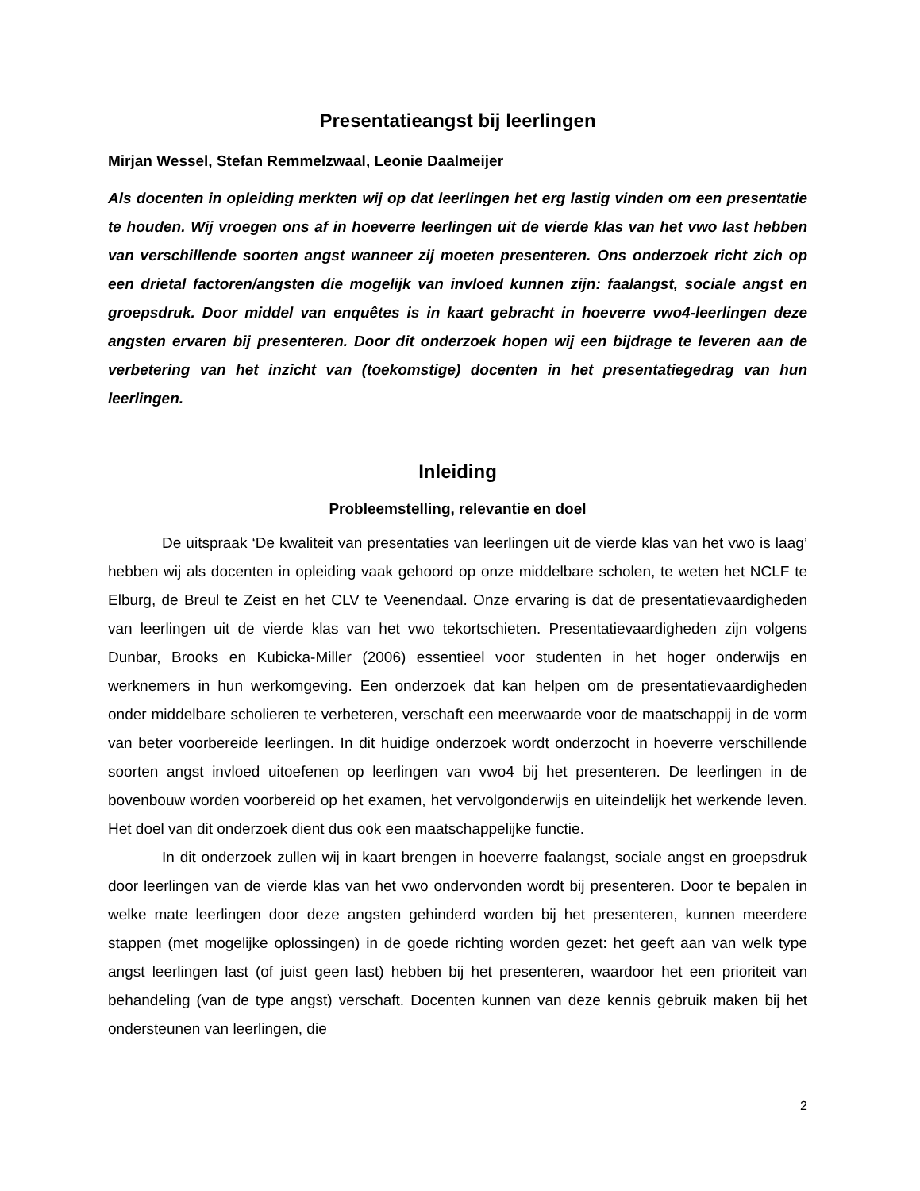Presentatieangst bij leerlingen
Mirjan Wessel, Stefan Remmelzwaal, Leonie Daalmeijer
Als docenten in opleiding merkten wij op dat leerlingen het erg lastig vinden om een presentatie te houden. Wij vroegen ons af in hoeverre leerlingen uit de vierde klas van het vwo last hebben van verschillende soorten angst wanneer zij moeten presenteren. Ons onderzoek richt zich op een drietal factoren/angsten die mogelijk van invloed kunnen zijn: faalangst, sociale angst en groepsdruk. Door middel van enquêtes is in kaart gebracht in hoeverre vwo4-leerlingen deze angsten ervaren bij presenteren. Door dit onderzoek hopen wij een bijdrage te leveren aan de verbetering van het inzicht van (toekomstige) docenten in het presentatiegedrag van hun leerlingen.
Inleiding
Probleemstelling, relevantie en doel
De uitspraak ‘De kwaliteit van presentaties van leerlingen uit de vierde klas van het vwo is laag’ hebben wij als docenten in opleiding vaak gehoord op onze middelbare scholen, te weten het NCLF te Elburg, de Breul te Zeist en het CLV te Veenendaal. Onze ervaring is dat de presentatievaardigheden van leerlingen uit de vierde klas van het vwo tekortschieten. Presentatievaardigheden zijn volgens Dunbar, Brooks en Kubicka-Miller (2006) essentieel voor studenten in het hoger onderwijs en werknemers in hun werkomgeving. Een onderzoek dat kan helpen om de presentatievaardigheden onder middelbare scholieren te verbeteren, verschaft een meerwaarde voor de maatschappij in de vorm van beter voorbereide leerlingen. In dit huidige onderzoek wordt onderzocht in hoeverre verschillende soorten angst invloed uitoefenen op leerlingen van vwo4 bij het presenteren. De leerlingen in de bovenbouw worden voorbereid op het examen, het vervolgonderwijs en uiteindelijk het werkende leven. Het doel van dit onderzoek dient dus ook een maatschappelijke functie.
In dit onderzoek zullen wij in kaart brengen in hoeverre faalangst, sociale angst en groepsdruk door leerlingen van de vierde klas van het vwo ondervonden wordt bij presenteren. Door te bepalen in welke mate leerlingen door deze angsten gehinderd worden bij het presenteren, kunnen meerdere stappen (met mogelijke oplossingen) in de goede richting worden gezet: het geeft aan van welk type angst leerlingen last (of juist geen last) hebben bij het presenteren, waardoor het een prioriteit van behandeling (van de type angst) verschaft. Docenten kunnen van deze kennis gebruik maken bij het ondersteunen van leerlingen, die
2